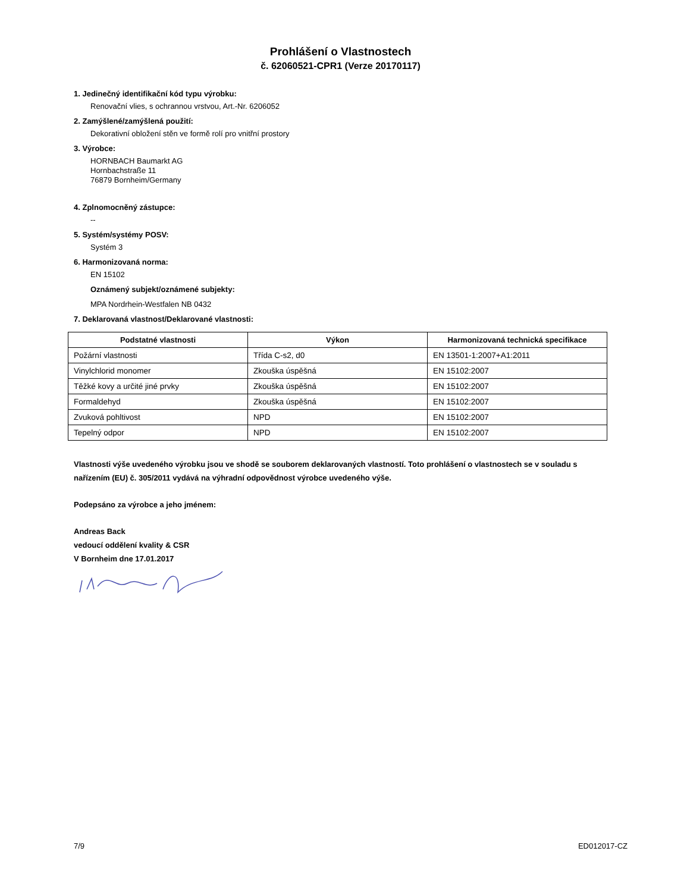Prohlášení o Vlastnostech
č. 62060521-CPR1 (Verze 20170117)
1. Jedinečný identifikační kód typu výrobku:
Renovační vlies, s ochrannou vrstvou, Art.-Nr. 6206052
2. Zamýšlené/zamýšlená použití:
Dekorativní obložení stěn ve formě rolí pro vnitřní prostory
3. Výrobce:
HORNBACH Baumarkt AG
Hornbachstraße 11
76879 Bornheim/Germany
4. Zplnomocněný zástupce:
--
5. Systém/systémy POSV:
Systém 3
6. Harmonizovaná norma:
EN 15102
Oznámený subjekt/oznámené subjekty:
MPA Nordrhein-Westfalen NB 0432
7. Deklarovaná vlastnost/Deklarované vlastnosti:
| Podstatné vlastnosti | Výkon | Harmonizovaná technická specifikace |
| --- | --- | --- |
| Požární vlastnosti | Třída C-s2, d0 | EN 13501-1:2007+A1:2011 |
| Vinylchlorid monomer | Zkouška úspěšná | EN 15102:2007 |
| Těžké kovy a určité jiné prvky | Zkouška úspěšná | EN 15102:2007 |
| Formaldehyd | Zkouška úspěšná | EN 15102:2007 |
| Zvuková pohltivost | NPD | EN 15102:2007 |
| Tepelný odpor | NPD | EN 15102:2007 |
Vlastnosti výše uvedeného výrobku jsou ve shodě se souborem deklarovaných vlastností. Toto prohlášení o vlastnostech se v souladu s nařízením (EU) č. 305/2011 vydává na výhradní odpovědnost výrobce uvedeného výše.
Podepsáno za výrobce a jeho jménem:
Andreas Back
vedoucí oddělení kvality & CSR
V Bornheim dne 17.01.2017
7/9 ED012017-CZ